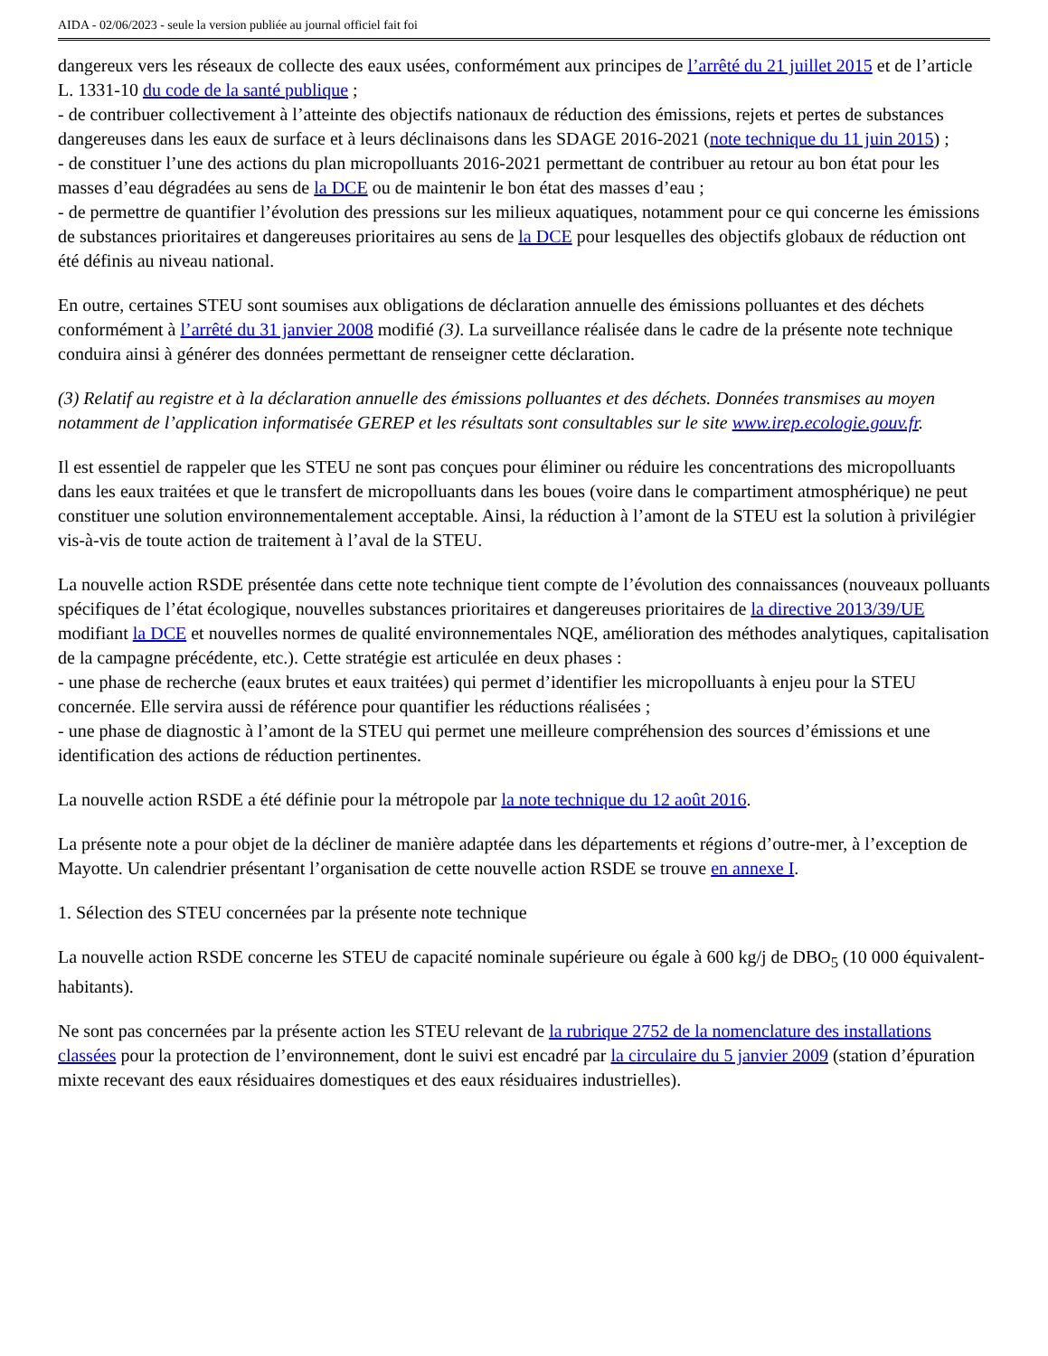AIDA - 02/06/2023 - seule la version publiée au journal officiel fait foi
dangereux vers les réseaux de collecte des eaux usées, conformément aux principes de l’arrêté du 21 juillet 2015 et de l’article L. 1331-10 du code de la santé publique ;
- de contribuer collectivement à l’atteinte des objectifs nationaux de réduction des émissions, rejets et pertes de substances dangereuses dans les eaux de surface et à leurs déclinaisons dans les SDAGE 2016-2021 (note technique du 11 juin 2015) ;
- de constituer l’une des actions du plan micropolluants 2016-2021 permettant de contribuer au retour au bon état pour les masses d’eau dégradées au sens de la DCE ou de maintenir le bon état des masses d’eau ;
- de permettre de quantifier l’évolution des pressions sur les milieux aquatiques, notamment pour ce qui concerne les émissions de substances prioritaires et dangereuses prioritaires au sens de la DCE pour lesquelles des objectifs globaux de réduction ont été définis au niveau national.
En outre, certaines STEU sont soumises aux obligations de déclaration annuelle des émissions polluantes et des déchets conformément à l’arrêté du 31 janvier 2008 modifié (3). La surveillance réalisée dans le cadre de la présente note technique conduira ainsi à générer des données permettant de renseigner cette déclaration.
(3) Relatif au registre et à la déclaration annuelle des émissions polluantes et des déchets. Données transmises au moyen notamment de l’application informatisée GEREP et les résultats sont consultables sur le site www.irep.ecologie.gouv.fr.
Il est essentiel de rappeler que les STEU ne sont pas conçues pour éliminer ou réduire les concentrations des micropolluants dans les eaux traitées et que le transfert de micropolluants dans les boues (voire dans le compartiment atmosphérique) ne peut constituer une solution environnementalement acceptable. Ainsi, la réduction à l’amont de la STEU est la solution à privilégier vis-à-vis de toute action de traitement à l’aval de la STEU.
La nouvelle action RSDE présentée dans cette note technique tient compte de l’évolution des connaissances (nouveaux polluants spécifiques de l’état écologique, nouvelles substances prioritaires et dangereuses prioritaires de la directive 2013/39/UE modifiant la DCE et nouvelles normes de qualité environnementales NQE, amélioration des méthodes analytiques, capitalisation de la campagne précédente, etc.). Cette stratégie est articulée en deux phases :
- une phase de recherche (eaux brutes et eaux traitées) qui permet d’identifier les micropolluants à enjeu pour la STEU concernée. Elle servira aussi de référence pour quantifier les réductions réalisées ;
- une phase de diagnostic à l’amont de la STEU qui permet une meilleure compréhension des sources d’émissions et une identification des actions de réduction pertinentes.
La nouvelle action RSDE a été définie pour la métropole par la note technique du 12 août 2016.
La présente note a pour objet de la décliner de manière adaptée dans les départements et régions d’outre-mer, à l’exception de Mayotte. Un calendrier présentant l’organisation de cette nouvelle action RSDE se trouve en annexe I.
1. Sélection des STEU concernées par la présente note technique
La nouvelle action RSDE concerne les STEU de capacité nominale supérieure ou égale à 600 kg/j de DBO<sub>5</sub> (10 000 équivalent-habitants).
Ne sont pas concernées par la présente action les STEU relevant de la rubrique 2752 de la nomenclature des installations classées pour la protection de l’environnement, dont le suivi est encadré par la circulaire du 5 janvier 2009 (station d’épuration mixte recevant des eaux résiduaires domestiques et des eaux résiduaires industrielles).